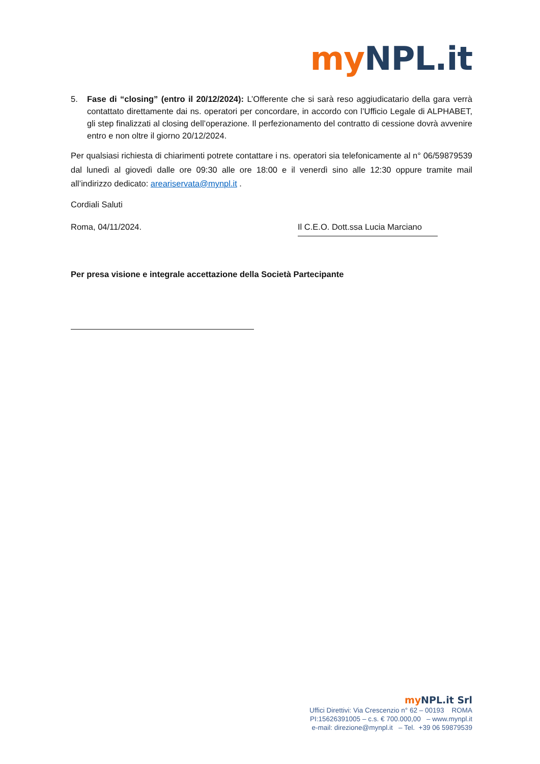my NPL.it
5. Fase di “closing” (entro il 20/12/2024): L’Offerente che si sarà reso aggiudicatario della gara verrà contattato direttamente dai ns. operatori per concordare, in accordo con l’Ufficio Legale di ALPHABET, gli step finalizzati al closing dell’operazione. Il perfezionamento del contratto di cessione dovrà avvenire entro e non oltre il giorno 20/12/2024.
Per qualsiasi richiesta di chiarimenti potrete contattare i ns. operatori sia telefonicamente al n° 06/59879539 dal lunedì al giovedì dalle ore 09:30 alle ore 18:00 e il venerdì sino alle 12:30 oppure tramite mail all’indirizzo dedicato: areariservata@mynpl.it .
Cordiali Saluti
Roma, 04/11/2024. Il C.E.O. Dott.ssa Lucia Marciano
Per presa visione e integrale accettazione della Società Partecipante
my NPL.it Srl
Uffici Direttivi: Via Crescenzio n° 62 – 00193 ROMA
PI:15626391005 – c.s. € 700.000,00 – www.mynpl.it
e-mail: direzione@mynpl.it – Tel. +39 06 59879539